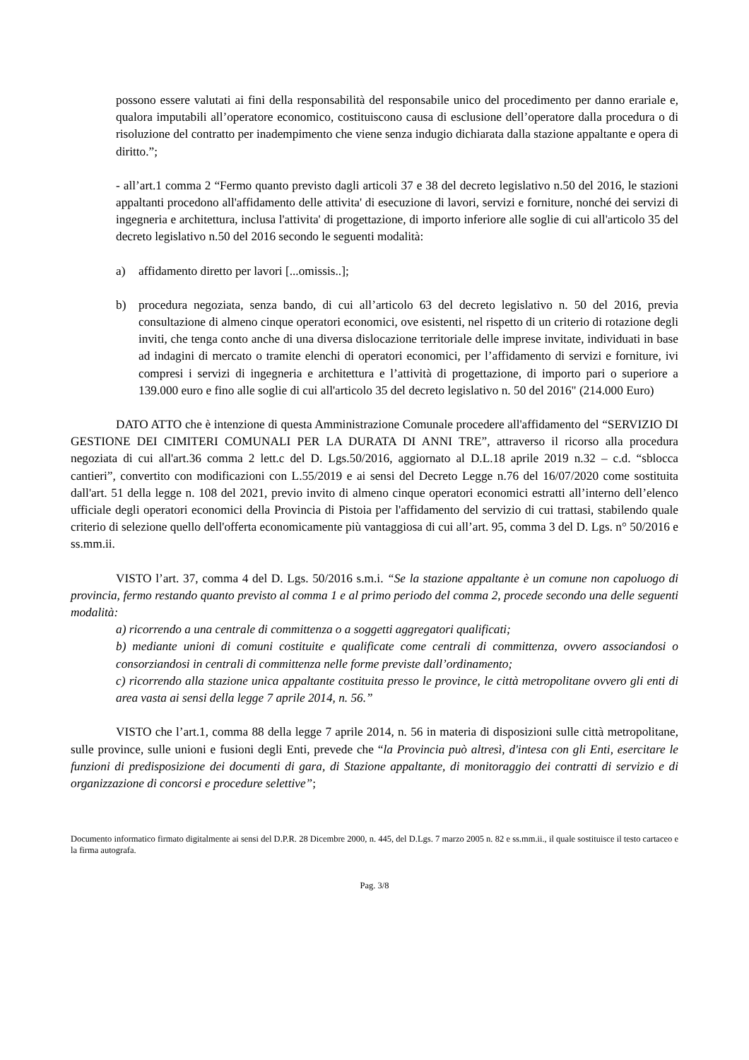possono essere valutati ai fini della responsabilità del responsabile unico del procedimento per danno erariale e, qualora imputabili all’operatore economico, costituiscono causa di esclusione dell’operatore dalla procedura o di risoluzione del contratto per inadempimento che viene senza indugio dichiarata dalla stazione appaltante e opera di diritto.”;
- all’art.1 comma 2 “Fermo quanto previsto dagli articoli 37 e 38 del decreto legislativo n.50 del 2016, le stazioni appaltanti procedono all'affidamento delle attivita' di esecuzione di lavori, servizi e forniture, nonché dei servizi di ingegneria e architettura, inclusa l'attivita' di progettazione, di importo inferiore alle soglie di cui all'articolo 35 del decreto legislativo n.50 del 2016 secondo le seguenti modalità:
a) affidamento diretto per lavori [...omissis..];
b) procedura negoziata, senza bando, di cui all’articolo 63 del decreto legislativo n. 50 del 2016, previa consultazione di almeno cinque operatori economici, ove esistenti, nel rispetto di un criterio di rotazione degli inviti, che tenga conto anche di una diversa dislocazione territoriale delle imprese invitate, individuati in base ad indagini di mercato o tramite elenchi di operatori economici, per l’affidamento di servizi e forniture, ivi compresi i servizi di ingegneria e architettura e l’attività di progettazione, di importo pari o superiore a 139.000 euro e fino alle soglie di cui all'articolo 35 del decreto legislativo n. 50 del 2016" (214.000 Euro)
DATO ATTO che è intenzione di questa Amministrazione Comunale procedere all'affidamento del “SERVIZIO DI GESTIONE DEI CIMITERI COMUNALI PER LA DURATA DI ANNI TRE”, attraverso il ricorso alla procedura negoziata di cui all'art.36 comma 2 lett.c del D. Lgs.50/2016, aggiornato al D.L.18 aprile 2019 n.32 – c.d. “sblocca cantieri”, convertito con modificazioni con L.55/2019 e ai sensi del Decreto Legge n.76 del 16/07/2020 come sostituita dall'art. 51 della legge n. 108 del 2021, previo invito di almeno cinque operatori economici estratti all’interno dell’elenco ufficiale degli operatori economici della Provincia di Pistoia per l'affidamento del servizio di cui trattasi, stabilendo quale criterio di selezione quello dell'offerta economicamente più vantaggiosa di cui all’art. 95, comma 3 del D. Lgs. n° 50/2016 e ss.mm.ii.
VISTO l’art. 37, comma 4 del D. Lgs. 50/2016 s.m.i. “Se la stazione appaltante è un comune non capoluogo di provincia, fermo restando quanto previsto al comma 1 e al primo periodo del comma 2, procede secondo una delle seguenti modalità:
a) ricorrendo a una centrale di committenza o a soggetti aggregatori qualificati;
b) mediante unioni di comuni costituite e qualificate come centrali di committenza, ovvero associandosi o consorziandosi in centrali di committenza nelle forme previste dall’ordinamento;
c) ricorrendo alla stazione unica appaltante costituita presso le province, le città metropolitane ovvero gli enti di area vasta ai sensi della legge 7 aprile 2014, n. 56.”
VISTO che l’art.1, comma 88 della legge 7 aprile 2014, n. 56 in materia di disposizioni sulle città metropolitane, sulle province, sulle unioni e fusioni degli Enti, prevede che “la Provincia può altresì, d'intesa con gli Enti, esercitare le funzioni di predisposizione dei documenti di gara, di Stazione appaltante, di monitoraggio dei contratti di servizio e di organizzazione di concorsi e procedure selettive”;
Documento informatico firmato digitalmente ai sensi del D.P.R. 28 Dicembre 2000, n. 445, del D.Lgs. 7 marzo 2005 n. 82 e ss.mm.ii., il quale sostituisce il testo cartaceo e la firma autografa.
Pag. 3/8